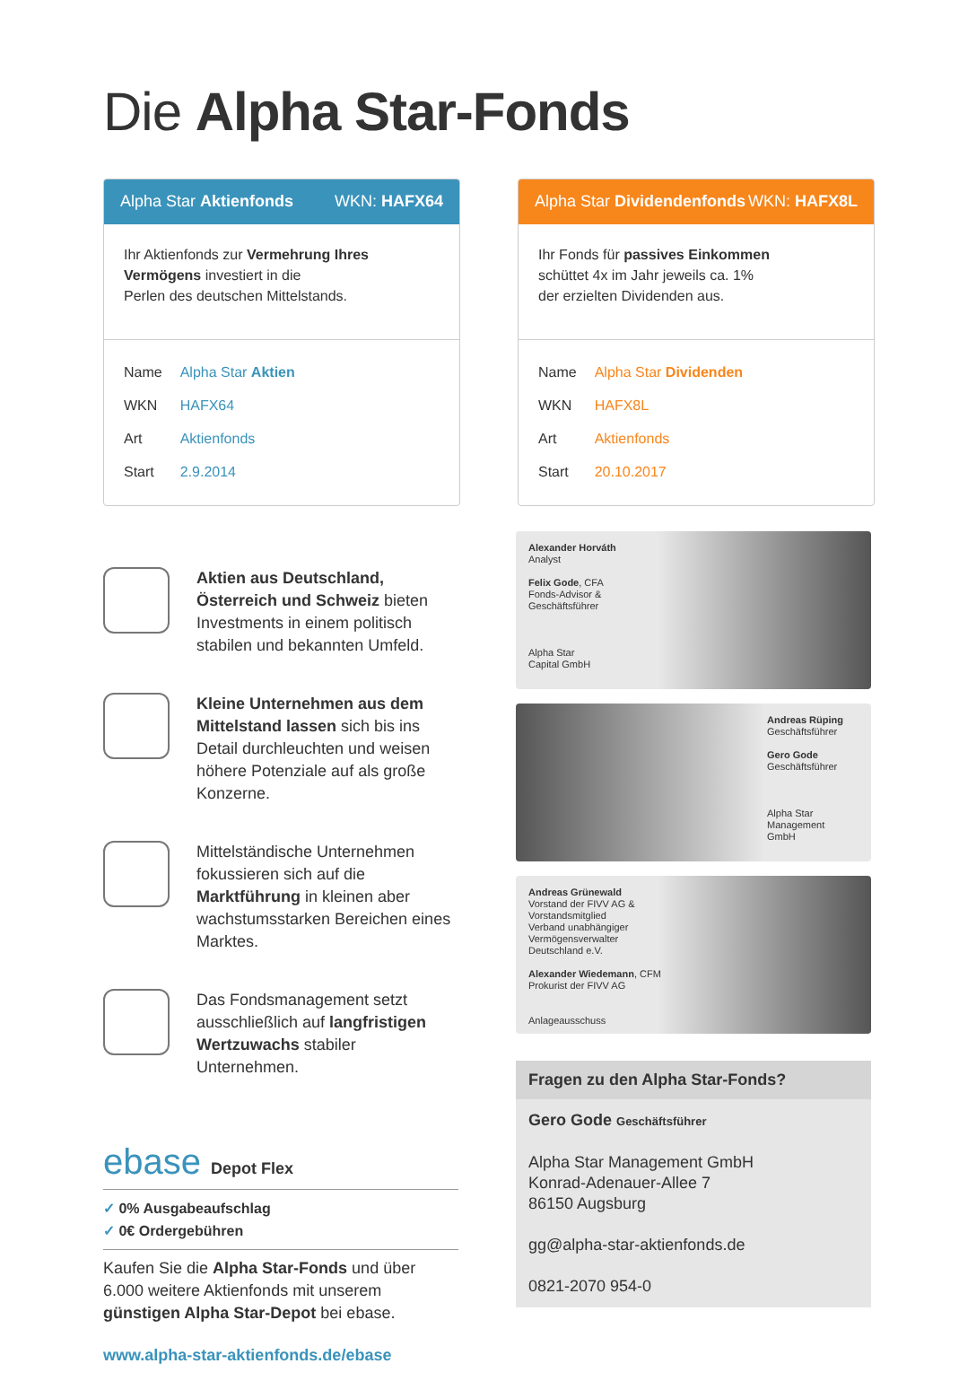Die Alpha Star-Fonds
Alpha Star Aktienfonds WKN: HAFX64
Ihr Aktienfonds zur Vermehrung Ihres Vermögens investiert in die
Perlen des deutschen Mittelstands.
| Name | Alpha Star Aktien |
| WKN | HAFX64 |
| Art | Aktienfonds |
| Start | 2.9.2014 |
Alpha Star Dividendenfonds WKN: HAFX8L
Ihr Fonds für passives Einkommen
schüttet 4x im Jahr jeweils ca. 1%
der erzielten Dividenden aus.
| Name | Alpha Star Dividenden |
| WKN | HAFX8L |
| Art | Aktienfonds |
| Start | 20.10.2017 |
Aktien aus Deutschland, Österreich und Schweiz bieten Investments in einem politisch stabilen und bekannten Umfeld.
Kleine Unternehmen aus dem Mittelstand lassen sich bis ins Detail durchleuchten und weisen höhere Potenziale auf als große Konzerne.
Mittelständische Unternehmen fokussieren sich auf die Marktführung in kleinen aber wachstumsstarken Bereichen eines Marktes.
Das Fondsmanagement setzt ausschließlich auf langfristigen Wertzuwachs stabiler Unternehmen.
ebase Depot Flex
✓ 0% Ausgabeaufschlag
✓ 0€ Ordergebühren
Kaufen Sie die Alpha Star-Fonds und über 6.000 weitere Aktienfonds mit unserem günstigen Alpha Star-Depot bei ebase.
www.alpha-star-aktienfonds.de/ebase
Alexander Horváth
Analyst
Felix Gode, CFA
Fonds-Advisor &
Geschäftsführer
Alpha Star
Capital GmbH
Andreas Rüping
Geschäftsführer
Gero Gode
Geschäftsführer
Alpha Star
Management
GmbH
Andreas Grünewald
Vorstand der FIVV AG &
Vorstandsmitglied
Verband unabhängiger
Vermögensverwalter
Deutschland e.V.
Alexander Wiedemann, CFM
Prokurist der FIVV AG
Anlageausschuss
Fragen zu den Alpha Star-Fonds?
Gero Gode Geschäftsführer
Alpha Star Management GmbH
Konrad-Adenauer-Allee 7
86150 Augsburg
gg@alpha-star-aktienfonds.de
0821-2070 954-0